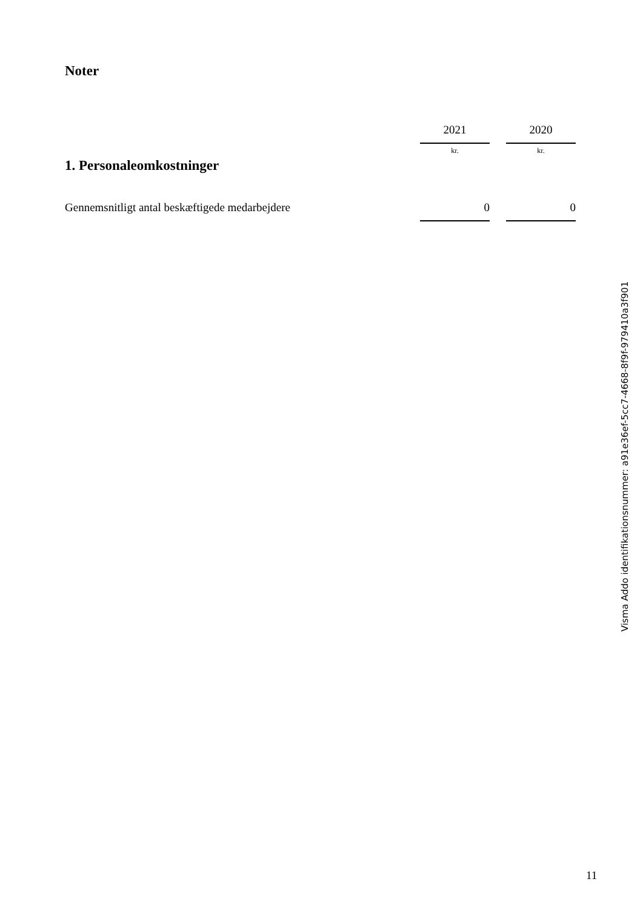Noter
| | 2021 | | 2020 |
| 1. Personaleomkostninger | kr. | | kr. |
| Gennemsnitligt antal beskæftigede medarbejdere | 0 | | 0 |
Visma Addo identifikationsnummer: a91e36ef-5cc7-4668-8f9f-979410a3f901
11